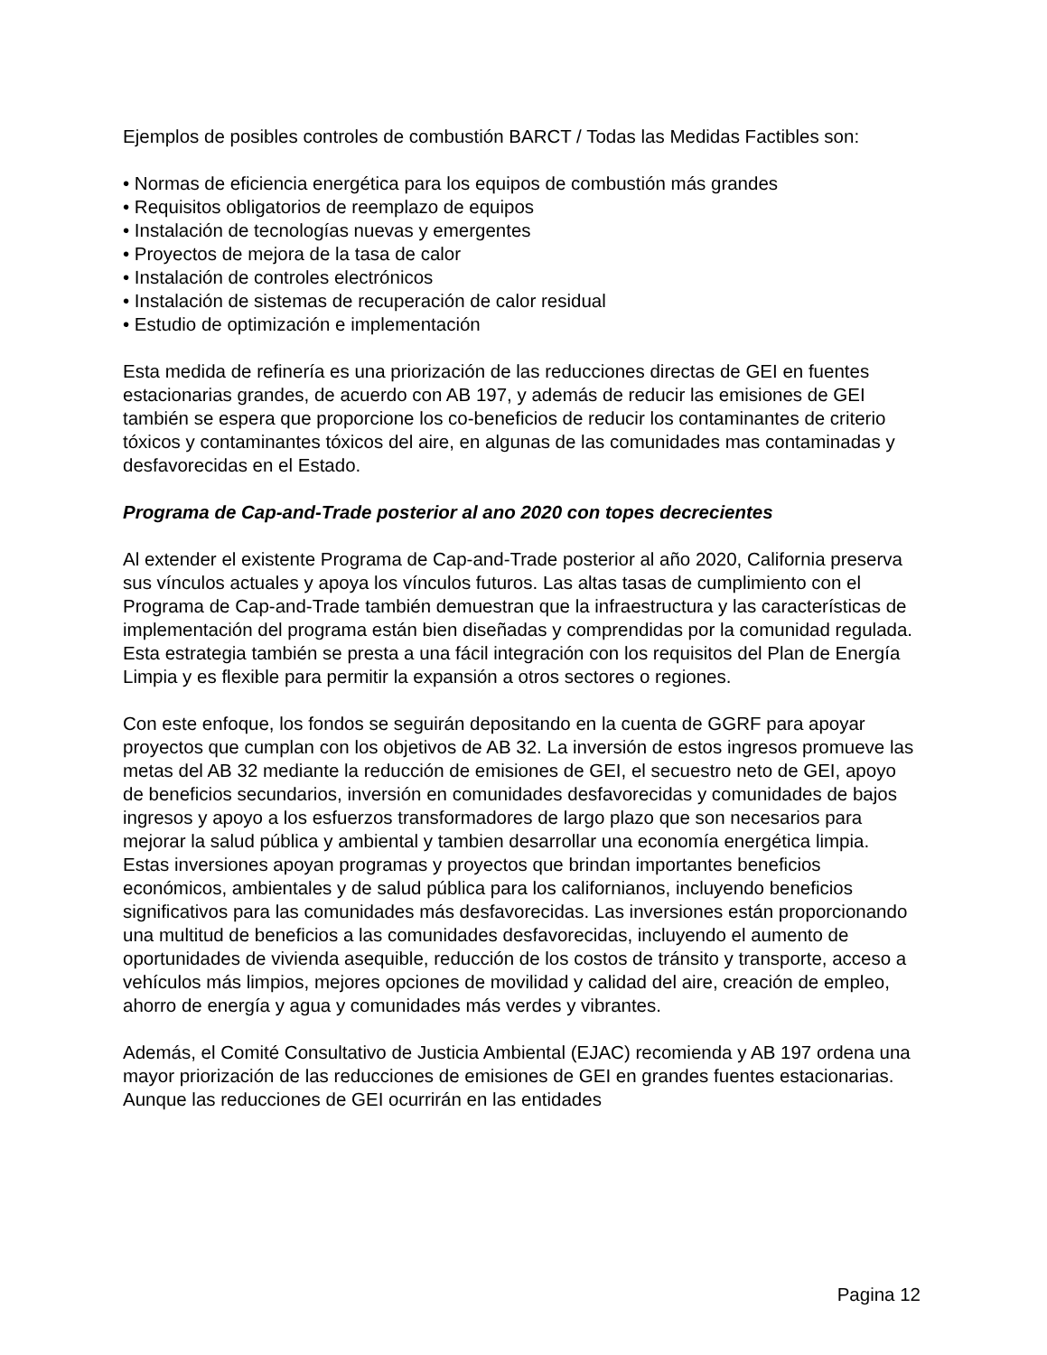Ejemplos de posibles controles de combustión BARCT / Todas las Medidas Factibles son:
• Normas de eficiencia energética para los equipos de combustión más grandes
• Requisitos obligatorios de reemplazo de equipos
• Instalación de tecnologías nuevas y emergentes
• Proyectos de mejora de la tasa de calor
• Instalación de controles electrónicos
• Instalación de sistemas de recuperación de calor residual
• Estudio de optimización e implementación
Esta medida de refinería es una priorización de las reducciones directas de GEI en fuentes estacionarias grandes, de acuerdo con AB 197, y además de reducir las emisiones de GEI también se espera que proporcione los co-beneficios de reducir los contaminantes de criterio tóxicos y contaminantes tóxicos del aire, en algunas de las comunidades mas contaminadas y desfavorecidas en el Estado.
Programa de Cap-and-Trade posterior al ano 2020 con topes decrecientes
Al extender el existente Programa de Cap-and-Trade posterior al año 2020, California preserva sus vínculos actuales y apoya los vínculos futuros. Las altas tasas de cumplimiento con el Programa de Cap-and-Trade también demuestran que la infraestructura y las características de implementación del programa están bien diseñadas y comprendidas por la comunidad regulada. Esta estrategia también se presta a una fácil integración con los requisitos del Plan de Energía Limpia y es flexible para permitir la expansión a otros sectores o regiones.
Con este enfoque, los fondos se seguirán depositando en la cuenta de GGRF para apoyar proyectos que cumplan con los objetivos de AB 32. La inversión de estos ingresos promueve las metas del AB 32 mediante la reducción de emisiones de GEI, el secuestro neto de GEI, apoyo de beneficios secundarios, inversión en comunidades desfavorecidas y comunidades de bajos ingresos y apoyo a los esfuerzos transformadores de largo plazo que son necesarios para mejorar la salud pública y ambiental y tambien desarrollar una economía energética limpia. Estas inversiones apoyan programas y proyectos que brindan importantes beneficios económicos, ambientales y de salud pública para los californianos, incluyendo beneficios significativos para las comunidades más desfavorecidas. Las inversiones están proporcionando una multitud de beneficios a las comunidades desfavorecidas, incluyendo el aumento de oportunidades de vivienda asequible, reducción de los costos de tránsito y transporte, acceso a vehículos más limpios, mejores opciones de movilidad y calidad del aire, creación de empleo, ahorro de energía y agua y comunidades más verdes y vibrantes.
Además, el Comité Consultativo de Justicia Ambiental (EJAC) recomienda y AB 197 ordena una mayor priorización de las reducciones de emisiones de GEI en grandes fuentes estacionarias. Aunque las reducciones de GEI ocurrirán en las entidades
Pagina 12